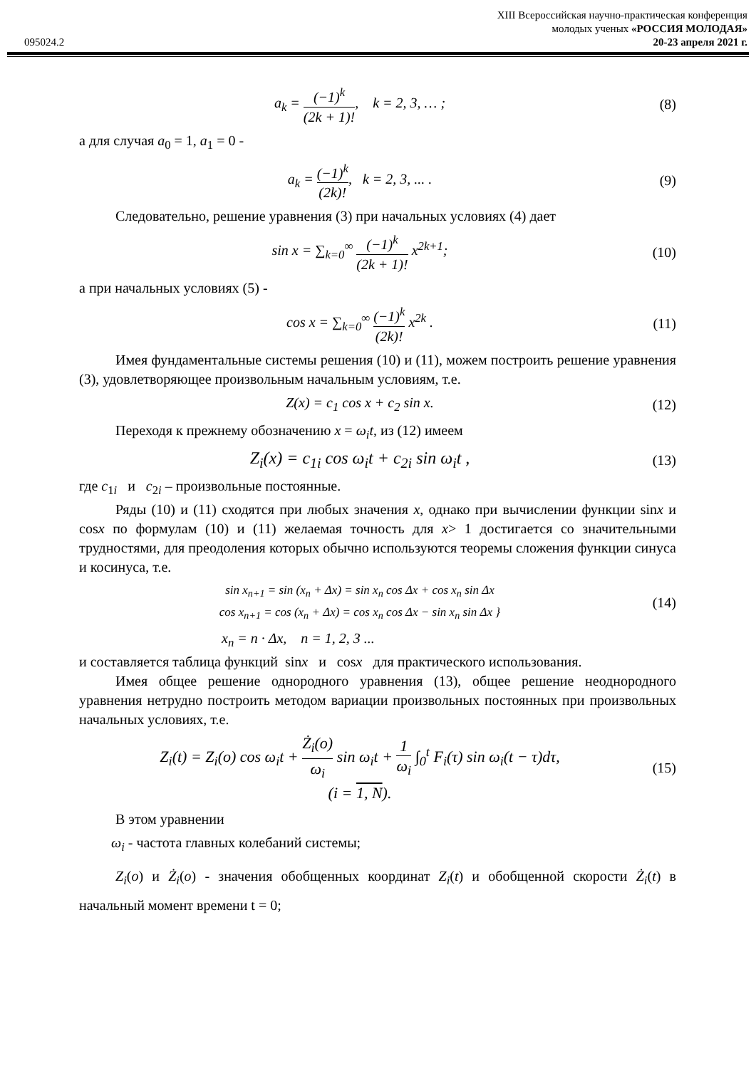XIII Всероссийская научно-практическая конференция
молодых ученых «РОССИЯ МОЛОДАЯ»
095024.2 20-23 апреля 2021 г.
a<sub>k</sub> = (−1)<sup>k</sup> (2k + 1)!, k = 2, 3, … ; (8)
а для случая a<sub>0</sub> = 1, a<sub>1</sub> = 0 -
a<sub>k</sub> = (−1)<sup>k</sup> (2k)!, k = 2, 3, ... . (9)
Следовательно, решение уравнения (3) при начальных условиях (4) дает
sin x = ∑<sub>k=0</sub><sup>∞</sup> (−1)<sup>k</sup> (2k + 1)! x<sup>2k+1</sup>; (10)
а при начальных условиях (5) -
cos x = ∑<sub>k=0</sub><sup>∞</sup> (−1)<sup>k</sup> (2k)! x<sup>2k</sup> . (11)
Имея фундаментальные системы решения (10) и (11), можем построить решение уравнения (3), удовлетворяющее произвольным начальным условиям, т.е.
Z(x) = c<sub>1</sub> cos x + c<sub>2</sub> sin x. (12)
Переходя к прежнему обозначению x = ω<sub>i</sub>t, из (12) имеем
Z<sub>i</sub>(x) = c<sub>1i</sub> cos ω<sub>i</sub>t + c<sub>2i</sub> sin ω<sub>i</sub>t , (13)
где c<sub>1i</sub> и c<sub>2i</sub> – произвольные постоянные.
Ряды (10) и (11) сходятся при любых значения x, однако при вычислении функции sinx и cosx по формулам (10) и (11) желаемая точность для x> 1 достигается со значительными трудностями, для преодоления которых обычно используются теоремы сложения функции синуса и косинуса, т.е.
sin x<sub>n+1</sub> = sin (x<sub>n</sub> + Δx) = sin x<sub>n</sub> cos Δx + cos x<sub>n</sub> sin Δx
cos x<sub>n+1</sub> = cos (x<sub>n</sub> + Δx) = cos x<sub>n</sub> cos Δx − sin x<sub>n</sub> sin Δx } (14)
x<sub>n</sub> = n · Δx, n = 1, 2, 3 ...
и составляется таблица функций sinx и cosx для практического использования.
Имея общее решение однородного уравнения (13), общее решение неоднородного уравнения нетрудно построить методом вариации произвольных постоянных при произвольных начальных условиях, т.е.
Z<sub>i</sub>(t) = Z<sub>i</sub>(o) cos ω<sub>i</sub>t + Ż<sub>i</sub>(o) ω<sub>i</sub> sin ω<sub>i</sub>t + 1 ω<sub>i</sub> ∫<sub>0</sub><sup>t</sup> F<sub>i</sub>(τ) sin ω<sub>i</sub>(t − τ)dτ,
(i = 1, N). (15)
В этом уравнении
ω<sub>i</sub> - частота главных колебаний системы;
Z<sub>i</sub>(o) и Ż<sub>i</sub>(o) - значения обобщенных координат Z<sub>i</sub>(t) и обобщенной скорости Ż<sub>i</sub>(t) в начальный момент времени t = 0;